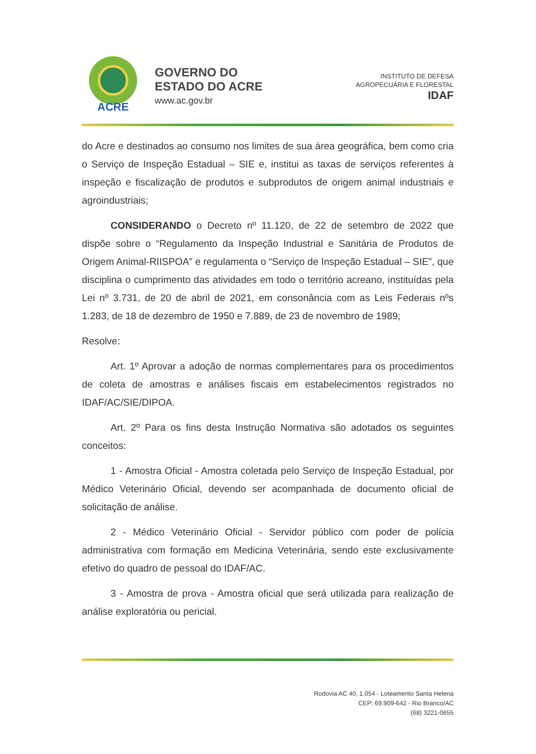ACRE
GOVERNO DO
ESTADO DO ACRE
www.ac.gov.br
INSTITUTO DE DEFESA
AGROPECUÁRIA E FLORESTAL
IDAF
do Acre e destinados ao consumo nos limites de sua área geográfica, bem como cria o Serviço de Inspeção Estadual – SIE e, institui as taxas de serviços referentes à inspeção e fiscalização de produtos e subprodutos de origem animal industriais e agroindustriais;
CONSIDERANDO o Decreto nº 11.120, de 22 de setembro de 2022 que dispõe sobre o “Regulamento da Inspeção Industrial e Sanitária de Produtos de Origem Animal-RIISPOA” e regulamenta o “Serviço de Inspeção Estadual – SIE”, que disciplina o cumprimento das atividades em todo o território acreano, instituídas pela Lei nº 3.731, de 20 de abril de 2021, em consonância com as Leis Federais nºs 1.283, de 18 de dezembro de 1950 e 7.889, de 23 de novembro de 1989;
Resolve:
Art. 1º Aprovar a adoção de normas complementares para os procedimentos de coleta de amostras e análises fiscais em estabelecimentos registrados no IDAF/AC/SIE/DIPOA.
Art. 2º Para os fins desta Instrução Normativa são adotados os seguintes conceitos:
1 - Amostra Oficial - Amostra coletada pelo Serviço de Inspeção Estadual, por Médico Veterinário Oficial, devendo ser acompanhada de documento oficial de solicitação de análise.
2 - Médico Veterinário Oficial - Servidor público com poder de polícia administrativa com formação em Medicina Veterinária, sendo este exclusivamente efetivo do quadro de pessoal do IDAF/AC.
3 - Amostra de prova - Amostra oficial que será utilizada para realização de análise exploratória ou pericial.
Rodovia AC 40, 1.054 - Loteamento Santa Helena
CEP: 69.909-642 - Rio Branco/AC
(68) 3221-0655